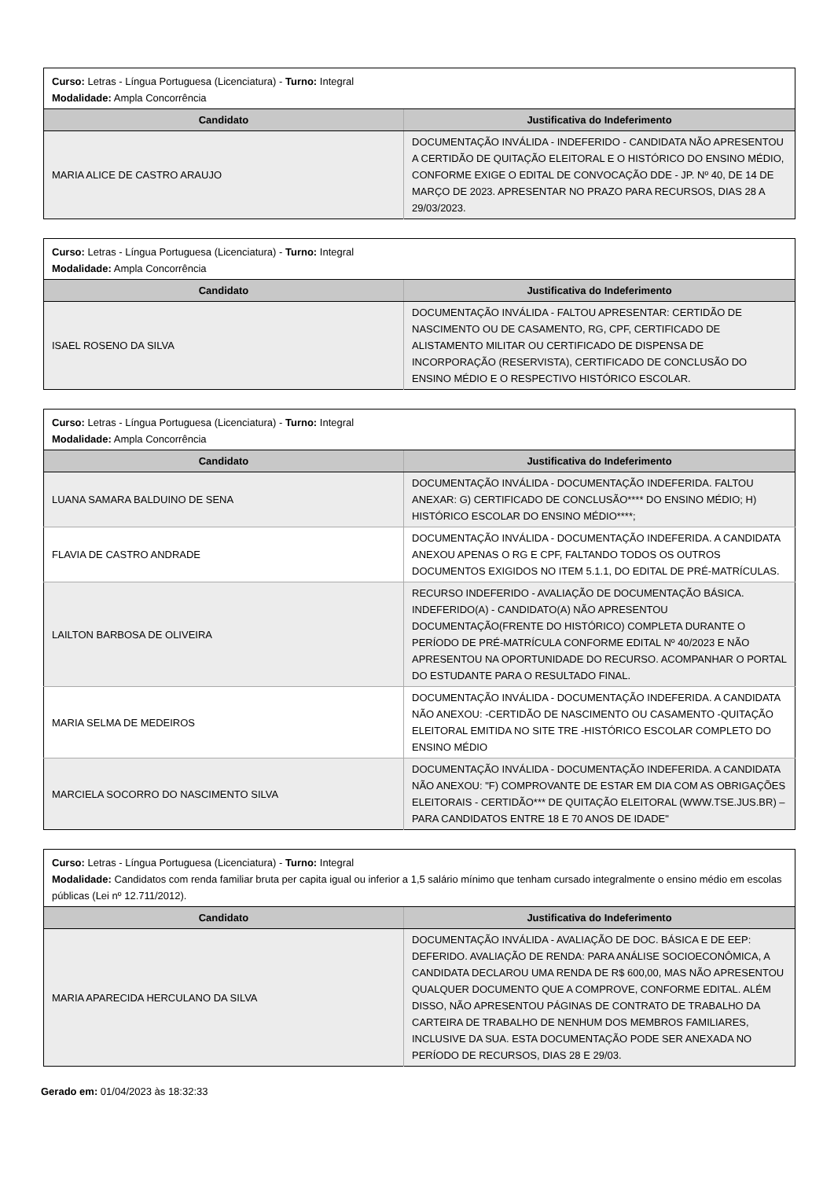| Curso: Letras - Língua Portuguesa (Licenciatura) - Turno: Integral Modalidade: Ampla Concorrência | |
| Candidato | Justificativa do Indeferimento |
| MARIA ALICE DE CASTRO ARAUJO | DOCUMENTAÇÃO INVÁLIDA - INDEFERIDO - CANDIDATA NÃO APRESENTOU A CERTIDÃO DE QUITAÇÃO ELEITORAL E O HISTÓRICO DO ENSINO MÉDIO, CONFORME EXIGE O EDITAL DE CONVOCAÇÃO DDE - JP. Nº 40, DE 14 DE MARÇO DE 2023. APRESENTAR NO PRAZO PARA RECURSOS, DIAS 28 A 29/03/2023. |
| Curso: Letras - Língua Portuguesa (Licenciatura) - Turno: Integral Modalidade: Ampla Concorrência | |
| Candidato | Justificativa do Indeferimento |
| ISAEL ROSENO DA SILVA | DOCUMENTAÇÃO INVÁLIDA - FALTOU APRESENTAR: CERTIDÃO DE NASCIMENTO OU DE CASAMENTO, RG, CPF, CERTIFICADO DE ALISTAMENTO MILITAR OU CERTIFICADO DE DISPENSA DE INCORPORAÇÃO (RESERVISTA), CERTIFICADO DE CONCLUSÃO DO ENSINO MÉDIO E O RESPECTIVO HISTÓRICO ESCOLAR. |
| Curso: Letras - Língua Portuguesa (Licenciatura) - Turno: Integral Modalidade: Ampla Concorrência | |
| Candidato | Justificativa do Indeferimento |
| LUANA SAMARA BALDUINO DE SENA | DOCUMENTAÇÃO INVÁLIDA - DOCUMENTAÇÃO INDEFERIDA. FALTOU ANEXAR: G) CERTIFICADO DE CONCLUSÃO**** DO ENSINO MÉDIO; H) HISTÓRICO ESCOLAR DO ENSINO MÉDIO****; |
| FLAVIA DE CASTRO ANDRADE | DOCUMENTAÇÃO INVÁLIDA - DOCUMENTAÇÃO INDEFERIDA. A CANDIDATA ANEXOU APENAS O RG E CPF, FALTANDO TODOS OS OUTROS DOCUMENTOS EXIGIDOS NO ITEM 5.1.1, DO EDITAL DE PRÉ-MATRÍCULAS. |
| LAILTON BARBOSA DE OLIVEIRA | RECURSO INDEFERIDO - AVALIAÇÃO DE DOCUMENTAÇÃO BÁSICA. INDEFERIDO(A) - CANDIDATO(A) NÃO APRESENTOU DOCUMENTAÇÃO(FRENTE DO HISTÓRICO) COMPLETA DURANTE O PERÍODO DE PRÉ-MATRÍCULA CONFORME EDITAL Nº 40/2023 E NÃO APRESENTOU NA OPORTUNIDADE DO RECURSO. ACOMPANHAR O PORTAL DO ESTUDANTE PARA O RESULTADO FINAL. |
| MARIA SELMA DE MEDEIROS | DOCUMENTAÇÃO INVÁLIDA - DOCUMENTAÇÃO INDEFERIDA. A CANDIDATA NÃO ANEXOU: -CERTIDÃO DE NASCIMENTO OU CASAMENTO -QUITAÇÃO ELEITORAL EMITIDA NO SITE TRE -HISTÓRICO ESCOLAR COMPLETO DO ENSINO MÉDIO |
| MARCIELA SOCORRO DO NASCIMENTO SILVA | DOCUMENTAÇÃO INVÁLIDA - DOCUMENTAÇÃO INDEFERIDA. A CANDIDATA NÃO ANEXOU: "F) COMPROVANTE DE ESTAR EM DIA COM AS OBRIGAÇÕES ELEITORAIS - CERTIDÃO*** DE QUITAÇÃO ELEITORAL (WWW.TSE.JUS.BR) – PARA CANDIDATOS ENTRE 18 E 70 ANOS DE IDADE" |
| Curso: Letras - Língua Portuguesa (Licenciatura) - Turno: Integral Modalidade: Candidatos com renda familiar bruta per capita igual ou inferior a 1,5 salário mínimo que tenham cursado integralmente o ensino médio em escolas públicas (Lei nº 12.711/2012). | |
| Candidato | Justificativa do Indeferimento |
| MARIA APARECIDA HERCULANO DA SILVA | DOCUMENTAÇÃO INVÁLIDA - AVALIAÇÃO DE DOC. BÁSICA E DE EEP: DEFERIDO. AVALIAÇÃO DE RENDA: PARA ANÁLISE SOCIOECONÔMICA, A CANDIDATA DECLAROU UMA RENDA DE R$ 600,00, MAS NÃO APRESENTOU QUALQUER DOCUMENTO QUE A COMPROVE, CONFORME EDITAL. ALÉM DISSO, NÃO APRESENTOU PÁGINAS DE CONTRATO DE TRABALHO DA CARTEIRA DE TRABALHO DE NENHUM DOS MEMBROS FAMILIARES, INCLUSIVE DA SUA. ESTA DOCUMENTAÇÃO PODE SER ANEXADA NO PERÍODO DE RECURSOS, DIAS 28 E 29/03. |
Gerado em: 01/04/2023 às 18:32:33